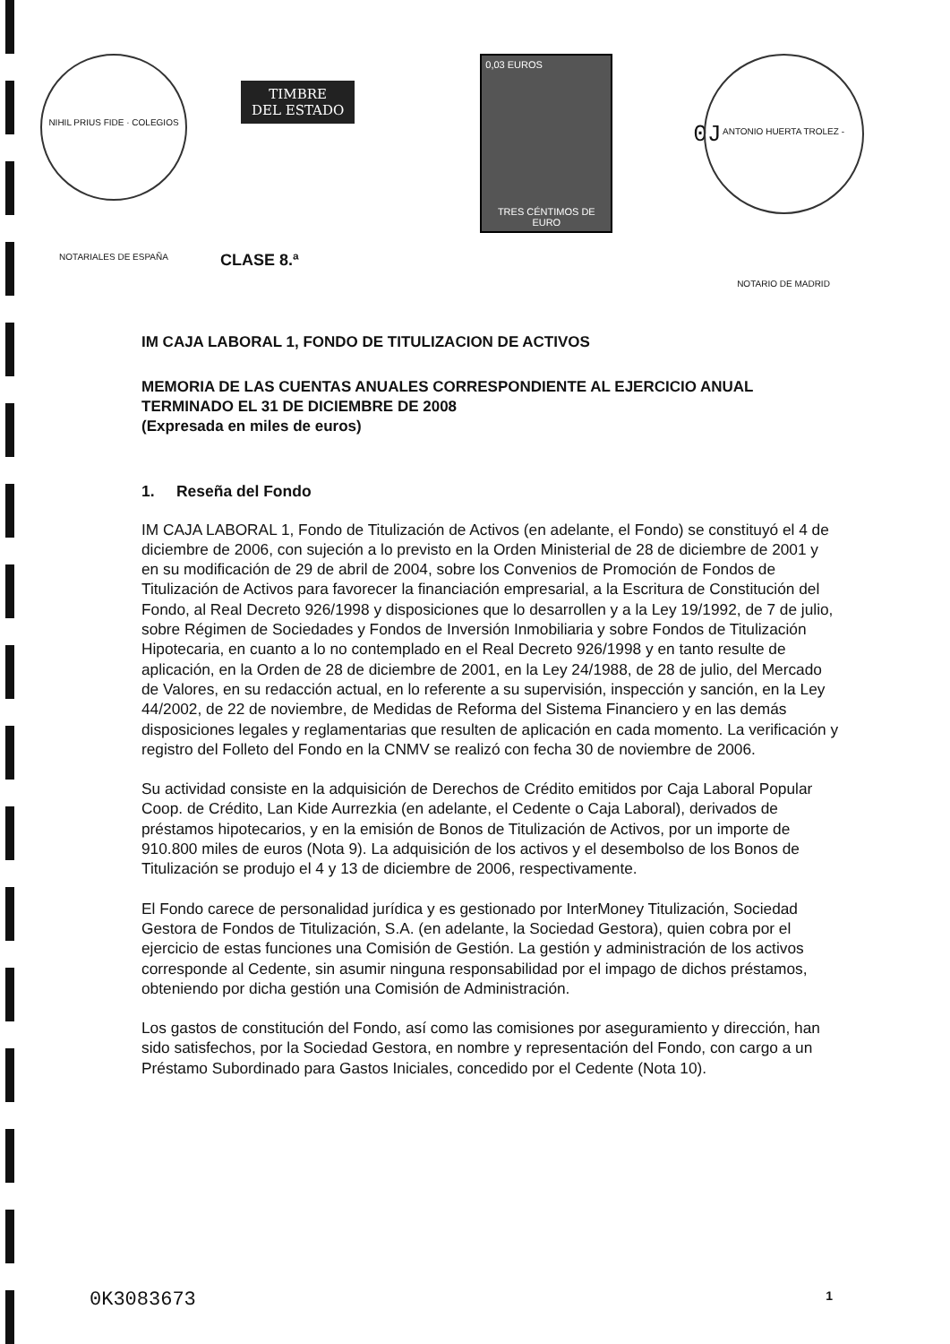NIHIL PRIUS FIDE · COLEGIOS NOTARIALES DE ESPAÑA
TIMBRE
DEL ESTADO
0,03 EUROS
TRES CÉNTIMOS DE EURO
0J
ANTONIO HUERTA TROLEZ - NOTARIO DE MADRID
CLASE 8.ª
IM CAJA LABORAL 1, FONDO DE TITULIZACION DE ACTIVOS
MEMORIA DE LAS CUENTAS ANUALES CORRESPONDIENTE AL EJERCICIO ANUAL TERMINADO EL 31 DE DICIEMBRE DE 2008
(Expresada en miles de euros)
1. Reseña del Fondo
IM CAJA LABORAL 1, Fondo de Titulización de Activos (en adelante, el Fondo) se constituyó el 4 de diciembre de 2006, con sujeción a lo previsto en la Orden Ministerial de 28 de diciembre de 2001 y en su modificación de 29 de abril de 2004, sobre los Convenios de Promoción de Fondos de Titulización de Activos para favorecer la financiación empresarial, a la Escritura de Constitución del Fondo, al Real Decreto 926/1998 y disposiciones que lo desarrollen y a la Ley 19/1992, de 7 de julio, sobre Régimen de Sociedades y Fondos de Inversión Inmobiliaria y sobre Fondos de Titulización Hipotecaria, en cuanto a lo no contemplado en el Real Decreto 926/1998 y en tanto resulte de aplicación, en la Orden de 28 de diciembre de 2001, en la Ley 24/1988, de 28 de julio, del Mercado de Valores, en su redacción actual, en lo referente a su supervisión, inspección y sanción, en la Ley 44/2002, de 22 de noviembre, de Medidas de Reforma del Sistema Financiero y en las demás disposiciones legales y reglamentarias que resulten de aplicación en cada momento. La verificación y registro del Folleto del Fondo en la CNMV se realizó con fecha 30 de noviembre de 2006.
Su actividad consiste en la adquisición de Derechos de Crédito emitidos por Caja Laboral Popular Coop. de Crédito, Lan Kide Aurrezkia (en adelante, el Cedente o Caja Laboral), derivados de préstamos hipotecarios, y en la emisión de Bonos de Titulización de Activos, por un importe de 910.800 miles de euros (Nota 9). La adquisición de los activos y el desembolso de los Bonos de Titulización se produjo el 4 y 13 de diciembre de 2006, respectivamente.
El Fondo carece de personalidad jurídica y es gestionado por InterMoney Titulización, Sociedad Gestora de Fondos de Titulización, S.A. (en adelante, la Sociedad Gestora), quien cobra por el ejercicio de estas funciones una Comisión de Gestión. La gestión y administración de los activos corresponde al Cedente, sin asumir ninguna responsabilidad por el impago de dichos préstamos, obteniendo por dicha gestión una Comisión de Administración.
Los gastos de constitución del Fondo, así como las comisiones por aseguramiento y dirección, han sido satisfechos, por la Sociedad Gestora, en nombre y representación del Fondo, con cargo a un Préstamo Subordinado para Gastos Iniciales, concedido por el Cedente (Nota 10).
0K3083673 1